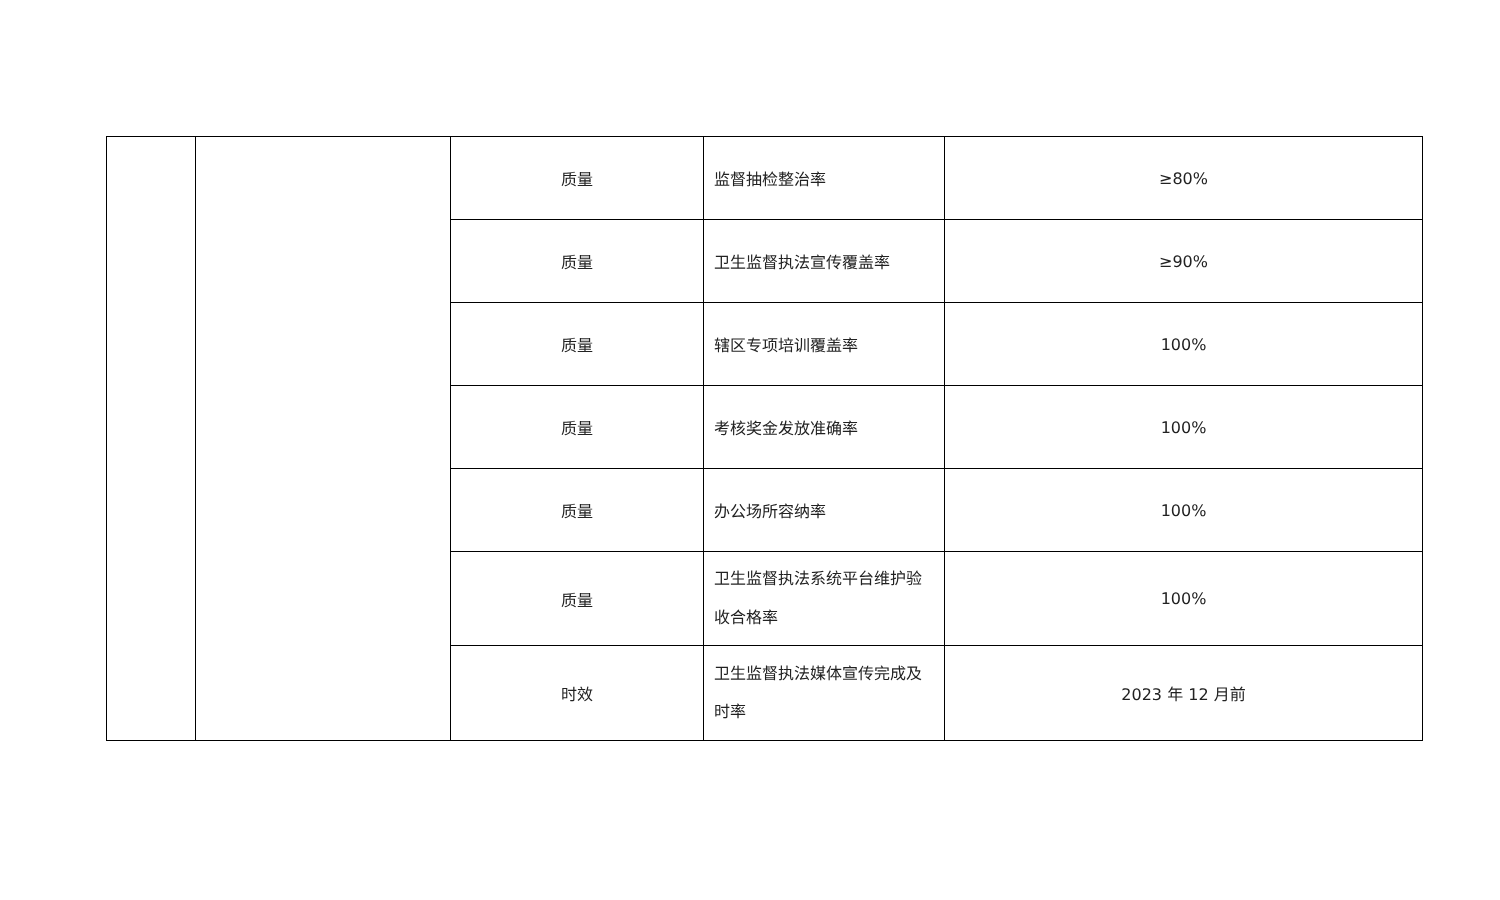| | | 质量 | 监督抽检整治率 | ≥80% |
| | | 质量 | 卫生监督执法宣传覆盖率 | ≥90% |
| | | 质量 | 辖区专项培训覆盖率 | 100% |
| | | 质量 | 考核奖金发放准确率 | 100% |
| | | 质量 | 办公场所容纳率 | 100% |
| | | 质量 | 卫生监督执法系统平台维护验收合格率 | 100% |
| | | 时效 | 卫生监督执法媒体宣传完成及时率 | 2023 年 12 月前 |